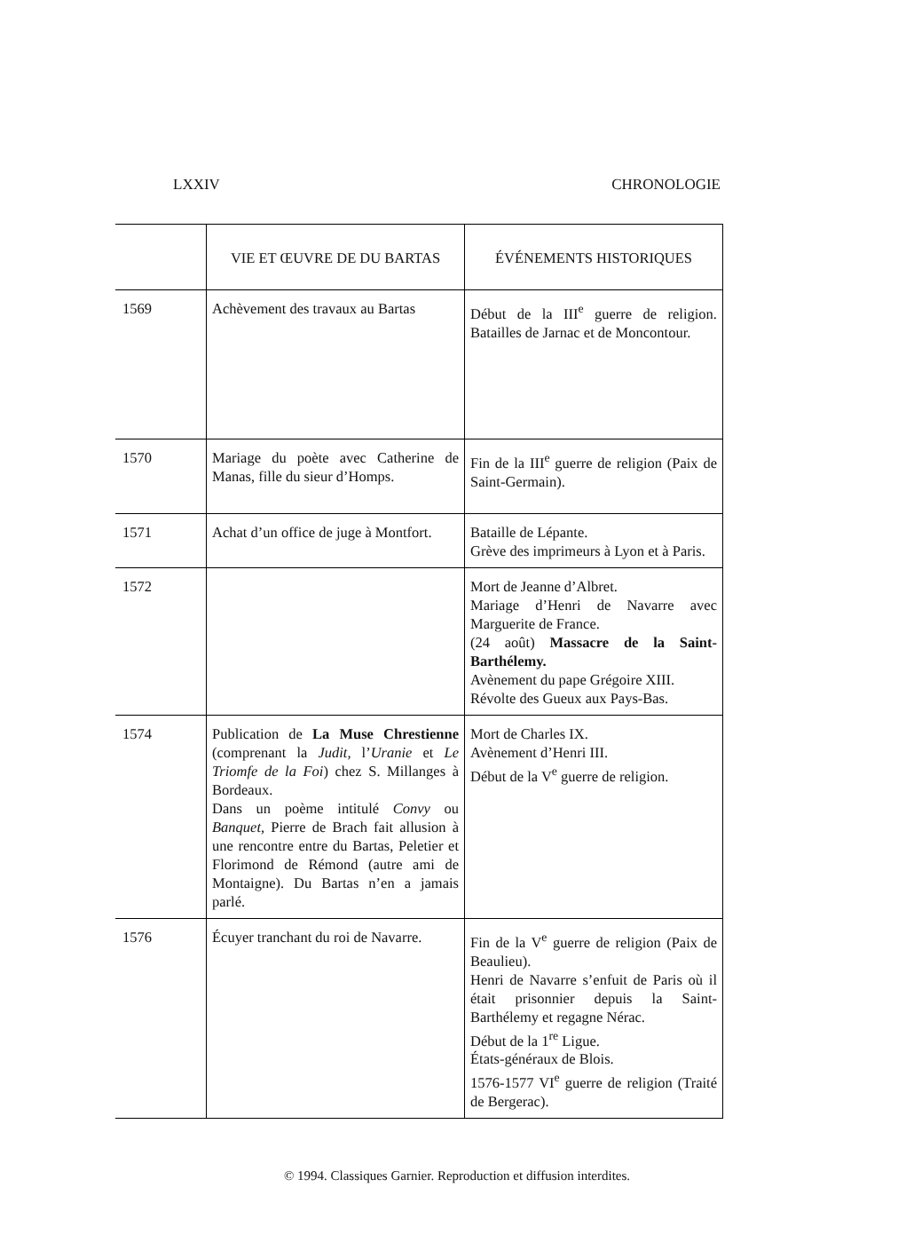LXXIV CHRONOLOGIE
| | VIE ET ŒUVRE DE DU BARTAS | ÉVÉNEMENTS HISTORIQUES |
| --- | --- | --- |
| 1569 | Achèvement des travaux au Bartas | Début de la III<sup>e</sup> guerre de religion. Batailles de Jarnac et de Moncontour. |
| 1570 | Mariage du poète avec Catherine de Manas, fille du sieur d’Homps. | Fin de la III<sup>e</sup> guerre de religion (Paix de Saint-Germain). |
| 1571 | Achat d’un office de juge à Montfort. | Bataille de Lépante. Grève des imprimeurs à Lyon et à Paris. |
| 1572 | | Mort de Jeanne d’Albret. Mariage d’Henri de Navarre avec Marguerite de France. (24 août) Massacre de la Saint-Barthélemy. Avènement du pape Grégoire XIII. Révolte des Gueux aux Pays-Bas. |
| 1574 | Publication de La Muse Chrestienne (comprenant la Judit, l’ Uranie et Le Triomfe de la Foi ) chez S. Millanges à Bordeaux. Dans un poème intitulé Convy ou Banquet, Pierre de Brach fait allusion à une rencontre entre du Bartas, Peletier et Florimond de Rémond (autre ami de Montaigne). Du Bartas n’en a jamais parlé. | Mort de Charles IX. Avènement d’Henri III. Début de la V<sup>e</sup> guerre de religion. |
| 1576 | Écuyer tranchant du roi de Navarre. | Fin de la V<sup>e</sup> guerre de religion (Paix de Beaulieu). Henri de Navarre s’enfuit de Paris où il était prisonnier depuis la Saint-Barthélemy et regagne Nérac. Début de la 1<sup>re</sup> Ligue. États-généraux de Blois. 1576-1577 VI<sup>e</sup> guerre de religion (Traité de Bergerac). |
© 1994. Classiques Garnier. Reproduction et diffusion interdites.